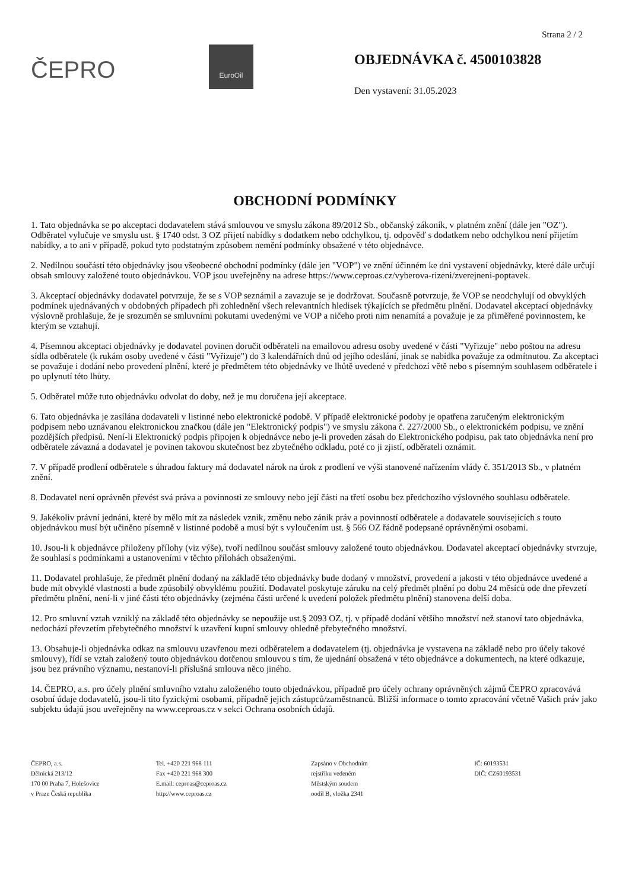Strana 2 / 2
ČEPRO
EuroOil
OBJEDNÁVKA č. 4500103828
Den vystavení: 31.05.2023
OBCHODNÍ PODMÍNKY
1. Tato objednávka se po akceptaci dodavatelem stává smlouvou ve smyslu zákona 89/2012 Sb., občanský zákoník, v platném znění (dále jen "OZ"). Odběratel vylučuje ve smyslu ust. § 1740 odst. 3 OZ přijetí nabídky s dodatkem nebo odchylkou, tj. odpověď s dodatkem nebo odchylkou není přijetím nabídky, a to ani v případě, pokud tyto podstatným způsobem nemění podmínky obsažené v této objednávce.
2. Nedílnou součástí této objednávky jsou všeobecné obchodní podmínky (dále jen "VOP") ve znění účinném ke dni vystavení objednávky, které dále určují obsah smlouvy založené touto objednávkou. VOP jsou uveřejněny na adrese https://www.ceproas.cz/vyberova-rizeni/zverejneni-poptavek.
3. Akceptací objednávky dodavatel potvrzuje, že se s VOP seznámil a zavazuje se je dodržovat. Současně potvrzuje, že VOP se neodchylují od obvyklých podmínek ujednávaných v obdobných případech při zohlednění všech relevantních hledisek týkajících se předmětu plnění. Dodavatel akceptací objednávky výslovně prohlašuje, že je srozuměn se smluvními pokutami uvedenými ve VOP a ničeho proti nim nenamítá a považuje je za přiměřené povinnostem, ke kterým se vztahují.
4. Písemnou akceptaci objednávky je dodavatel povinen doručit odběrateli na emailovou adresu osoby uvedené v části "Vyřizuje" nebo poštou na adresu sídla odběratele (k rukám osoby uvedené v části "Vyřizuje") do 3 kalendářních dnů od jejího odeslání, jinak se nabídka považuje za odmítnutou. Za akceptaci se považuje i dodání nebo provedení plnění, které je předmětem této objednávky ve lhůtě uvedené v předchozí větě nebo s písemným souhlasem odběratele i po uplynutí této lhůty.
5. Odběratel může tuto objednávku odvolat do doby, než je mu doručena její akceptace.
6. Tato objednávka je zasílána dodavateli v listinné nebo elektronické podobě. V případě elektronické podoby je opatřena zaručeným elektronickým podpisem nebo uznávanou elektronickou značkou (dále jen "Elektronický podpis") ve smyslu zákona č. 227/2000 Sb., o elektronickém podpisu, ve znění pozdějších předpisů. Není-li Elektronický podpis připojen k objednávce nebo je-li proveden zásah do Elektronického podpisu, pak tato objednávka není pro odběratele závazná a dodavatel je povinen takovou skutečnost bez zbytečného odkladu, poté co ji zjistí, odběrateli oznámit.
7. V případě prodlení odběratele s úhradou faktury má dodavatel nárok na úrok z prodlení ve výši stanovené nařízením vlády č. 351/2013 Sb., v platném znění.
8. Dodavatel není oprávněn převést svá práva a povinnosti ze smlouvy nebo její části na třetí osobu bez předchozího výslovného souhlasu odběratele.
9. Jakékoliv právní jednání, které by mělo mít za následek vznik, změnu nebo zánik práv a povinností odběratele a dodavatele souvisejících s touto objednávkou musí být učiněno písemně v listinné podobě a musí být s vyloučením ust. § 566 OZ řádně podepsané oprávněnými osobami.
10. Jsou-li k objednávce přiloženy přílohy (viz výše), tvoří nedílnou součást smlouvy založené touto objednávkou. Dodavatel akceptací objednávky stvrzuje, že souhlasí s podmínkami a ustanoveními v těchto přílohách obsaženými.
11. Dodavatel prohlašuje, že předmět plnění dodaný na základě této objednávky bude dodaný v množství, provedení a jakosti v této objednávce uvedené a bude mít obvyklé vlastnosti a bude způsobilý obvyklému použití. Dodavatel poskytuje záruku na celý předmět plnění po dobu 24 měsíců ode dne převzetí předmětu plnění, není-li v jiné části této objednávky (zejména části určené k uvedení položek předmětu plnění) stanovena delší doba.
12. Pro smluvní vztah vzniklý na základě této objednávky se nepoužije ust.§ 2093 OZ, tj. v případě dodání většího množství než stanoví tato objednávka, nedochází převzetím přebytečného množství k uzavření kupní smlouvy ohledně přebytečného množství.
13. Obsahuje-li objednávka odkaz na smlouvu uzavřenou mezi odběratelem a dodavatelem (tj. objednávka je vystavena na základě nebo pro účely takové smlouvy), řídí se vztah založený touto objednávkou dotčenou smlouvou s tím, že ujednání obsažená v této objednávce a dokumentech, na které odkazuje, jsou bez právního významu, nestanoví-li příslušná smlouva něco jiného.
14. ČEPRO, a.s. pro účely plnění smluvního vztahu založeného touto objednávkou, případně pro účely ochrany oprávněných zájmů ČEPRO zpracovává osobní údaje dodavatelů, jsou-li tito fyzickými osobami, případně jejich zástupců/zaměstnanců. Bližší informace o tomto zpracování včetně Vašich práv jako subjektu údajů jsou uveřejněny na www.ceproas.cz v sekci Ochrana osobních údajů.
ČEPRO, a.s.
Dělnická 213/12
170 00 Praha 7, Holešovice
v Praze Česká republika
Tel. +420 221 968 111
Fax +420 221 968 300
E.mail: ceproas@ceproas.cz
http://www.ceproas.cz
Zapsáno v Obchodním
rejstříku vedeném
Městským soudem
oodíl B, vložka 2341
IČ: 60193531
DIČ: CZ60193531